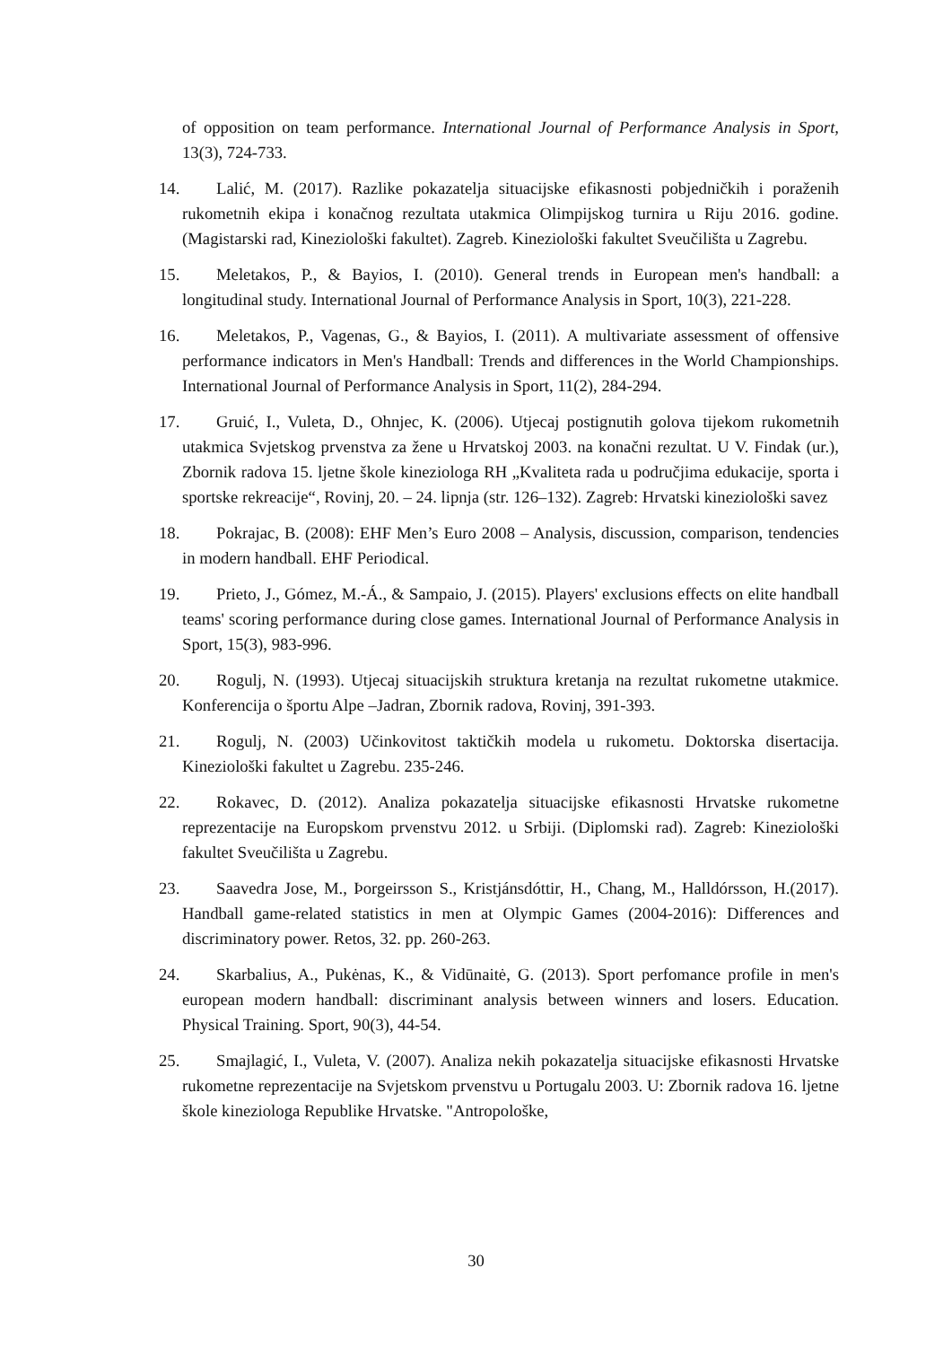of opposition on team performance. International Journal of Performance Analysis in Sport, 13(3), 724-733.
14. Lalić, M. (2017). Razlike pokazatelja situacijske efikasnosti pobjedničkih i poraženih rukometnih ekipa i konačnog rezultata utakmica Olimpijskog turnira u Riju 2016. godine. (Magistarski rad, Kineziološki fakultet). Zagreb. Kineziološki fakultet Sveučilišta u Zagrebu.
15. Meletakos, P., & Bayios, I. (2010). General trends in European men's handball: a longitudinal study. International Journal of Performance Analysis in Sport, 10(3), 221-228.
16. Meletakos, P., Vagenas, G., & Bayios, I. (2011). A multivariate assessment of offensive performance indicators in Men's Handball: Trends and differences in the World Championships. International Journal of Performance Analysis in Sport, 11(2), 284-294.
17. Gruić, I., Vuleta, D., Ohnjec, K. (2006). Utjecaj postignutih golova tijekom rukometnih utakmica Svjetskog prvenstva za žene u Hrvatskoj 2003. na konačni rezultat. U V. Findak (ur.), Zbornik radova 15. ljetne škole kineziologa RH „Kvaliteta rada u područjima edukacije, sporta i sportske rekreacije“, Rovinj, 20. – 24. lipnja (str. 126–132). Zagreb: Hrvatski kineziološki savez
18. Pokrajac, B. (2008): EHF Men’s Euro 2008 – Analysis, discussion, comparison, tendencies in modern handball. EHF Periodical.
19. Prieto, J., Gómez, M.-Á., & Sampaio, J. (2015). Players' exclusions effects on elite handball teams' scoring performance during close games. International Journal of Performance Analysis in Sport, 15(3), 983-996.
20. Rogulj, N. (1993). Utjecaj situacijskih struktura kretanja na rezultat rukometne utakmice. Konferencija o športu Alpe –Jadran, Zbornik radova, Rovinj, 391-393.
21. Rogulj, N. (2003) Učinkovitost taktičkih modela u rukometu. Doktorska disertacija. Kineziološki fakultet u Zagrebu. 235-246.
22. Rokavec, D. (2012). Analiza pokazatelja situacijske efikasnosti Hrvatske rukometne reprezentacije na Europskom prvenstvu 2012. u Srbiji. (Diplomski rad). Zagreb: Kineziološki fakultet Sveučilišta u Zagrebu.
23. Saavedra Jose, M., Þorgeirsson S., Kristjánsdóttir, H., Chang, M., Halldórsson, H.(2017). Handball game-related statistics in men at Olympic Games (2004-2016): Differences and discriminatory power. Retos, 32. pp. 260-263.
24. Skarbalius, A., Pukėnas, K., & Vidūnaitė, G. (2013). Sport perfomance profile in men's european modern handball: discriminant analysis between winners and losers. Education. Physical Training. Sport, 90(3), 44-54.
25. Smajlagić, I., Vuleta, V. (2007). Analiza nekih pokazatelja situacijske efikasnosti Hrvatske rukometne reprezentacije na Svjetskom prvenstvu u Portugalu 2003. U: Zbornik radova 16. ljetne škole kineziologa Republike Hrvatske. "Antropološke,
30